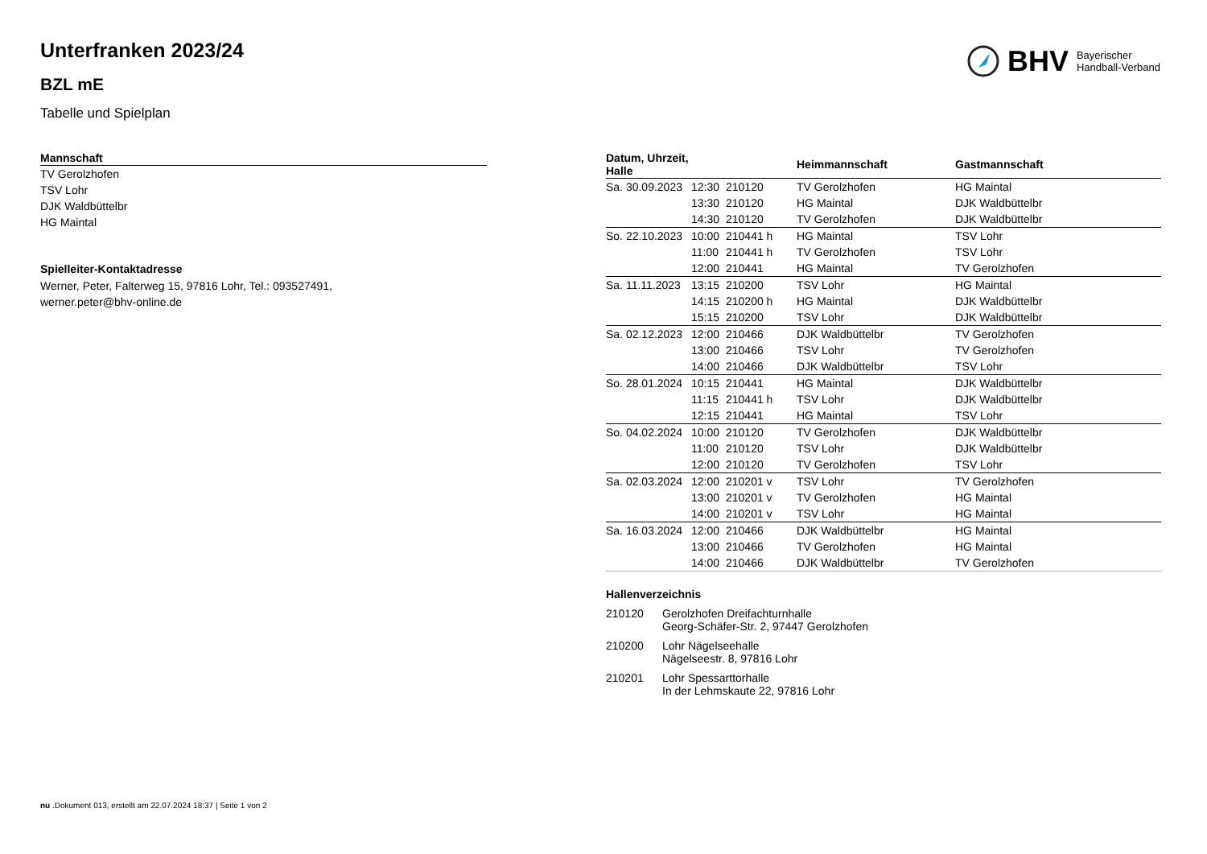BHV Bayerischer
Handball-Verband
Unterfranken 2023/24
BZL mE
Tabelle und Spielplan
| Mannschaft |
| --- |
| TV Gerolzhofen |
| TSV Lohr |
| DJK Waldbüttelbr |
| HG Maintal |
Spielleiter-Kontaktadresse
Werner, Peter, Falterweg 15, 97816 Lohr, Tel.: 093527491,
werner.peter@bhv-online.de
| Datum, Uhrzeit, Halle | | | Heimmannschaft | Gastmannschaft |
| --- | --- | --- | --- | --- |
| Sa. 30.09.2023 | 12:30 | 210120 | TV Gerolzhofen | HG Maintal |
| | 13:30 | 210120 | HG Maintal | DJK Waldbüttelbr |
| | 14:30 | 210120 | TV Gerolzhofen | DJK Waldbüttelbr |
| So. 22.10.2023 | 10:00 | 210441 h | HG Maintal | TSV Lohr |
| | 11:00 | 210441 h | TV Gerolzhofen | TSV Lohr |
| | 12:00 | 210441 | HG Maintal | TV Gerolzhofen |
| Sa. 11.11.2023 | 13:15 | 210200 | TSV Lohr | HG Maintal |
| | 14:15 | 210200 h | HG Maintal | DJK Waldbüttelbr |
| | 15:15 | 210200 | TSV Lohr | DJK Waldbüttelbr |
| Sa. 02.12.2023 | 12:00 | 210466 | DJK Waldbüttelbr | TV Gerolzhofen |
| | 13:00 | 210466 | TSV Lohr | TV Gerolzhofen |
| | 14:00 | 210466 | DJK Waldbüttelbr | TSV Lohr |
| So. 28.01.2024 | 10:15 | 210441 | HG Maintal | DJK Waldbüttelbr |
| | 11:15 | 210441 h | TSV Lohr | DJK Waldbüttelbr |
| | 12:15 | 210441 | HG Maintal | TSV Lohr |
| So. 04.02.2024 | 10:00 | 210120 | TV Gerolzhofen | DJK Waldbüttelbr |
| | 11:00 | 210120 | TSV Lohr | DJK Waldbüttelbr |
| | 12:00 | 210120 | TV Gerolzhofen | TSV Lohr |
| Sa. 02.03.2024 | 12:00 | 210201 v | TSV Lohr | TV Gerolzhofen |
| | 13:00 | 210201 v | TV Gerolzhofen | HG Maintal |
| | 14:00 | 210201 v | TSV Lohr | HG Maintal |
| Sa. 16.03.2024 | 12:00 | 210466 | DJK Waldbüttelbr | HG Maintal |
| | 13:00 | 210466 | TV Gerolzhofen | HG Maintal |
| | 14:00 | 210466 | DJK Waldbüttelbr | TV Gerolzhofen |
Hallenverzeichnis
| 210120 | Gerolzhofen Dreifachturnhalle Georg-Schäfer-Str. 2, 97447 Gerolzhofen |
| 210200 | Lohr Nägelseehalle Nägelseestr. 8, 97816 Lohr |
| 210201 | Lohr Spessarttorhalle In der Lehmskaute 22, 97816 Lohr |
nu .Dokument 013, erstellt am 22.07.2024 18:37 | Seite 1 von 2